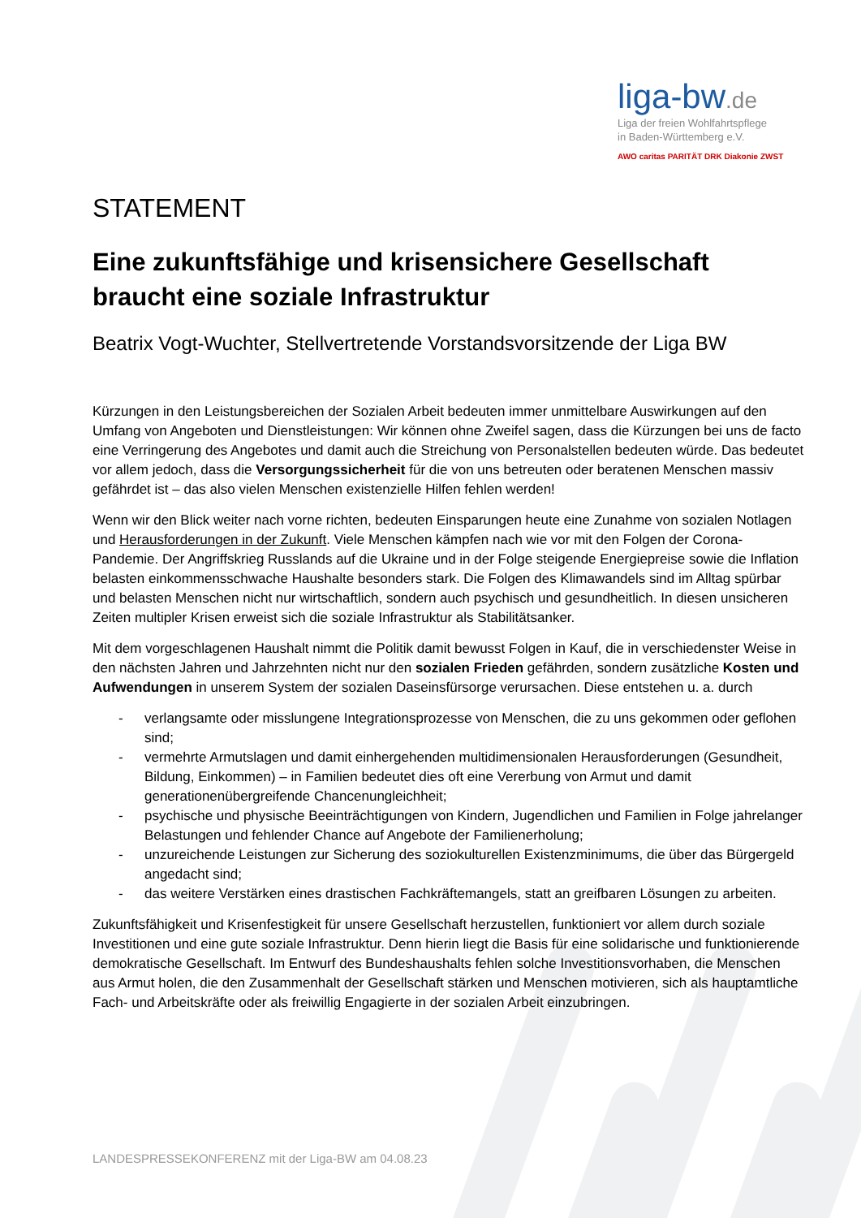liga-bw.de
Liga der freien Wohlfahrtspflege
in Baden-Württemberg e.V.
AWO caritas PARITÄT DRK Diakonie ZWST
STATEMENT
Eine zukunftsfähige und krisensichere Gesellschaft braucht eine soziale Infrastruktur
Beatrix Vogt-Wuchter, Stellvertretende Vorstandsvorsitzende der Liga BW
Kürzungen in den Leistungsbereichen der Sozialen Arbeit bedeuten immer unmittelbare Auswirkungen auf den Umfang von Angeboten und Dienstleistungen: Wir können ohne Zweifel sagen, dass die Kürzungen bei uns de facto eine Verringerung des Angebotes und damit auch die Streichung von Personalstellen bedeuten würde. Das bedeutet vor allem jedoch, dass die Versorgungssicherheit für die von uns betreuten oder beratenen Menschen massiv gefährdet ist – das also vielen Menschen existenzielle Hilfen fehlen werden!
Wenn wir den Blick weiter nach vorne richten, bedeuten Einsparungen heute eine Zunahme von sozialen Notlagen und Herausforderungen in der Zukunft. Viele Menschen kämpfen nach wie vor mit den Folgen der Corona-Pandemie. Der Angriffskrieg Russlands auf die Ukraine und in der Folge steigende Energiepreise sowie die Inflation belasten einkommensschwache Haushalte besonders stark. Die Folgen des Klimawandels sind im Alltag spürbar und belasten Menschen nicht nur wirtschaftlich, sondern auch psychisch und gesundheitlich. In diesen unsicheren Zeiten multipler Krisen erweist sich die soziale Infrastruktur als Stabilitätsanker.
Mit dem vorgeschlagenen Haushalt nimmt die Politik damit bewusst Folgen in Kauf, die in verschiedenster Weise in den nächsten Jahren und Jahrzehnten nicht nur den sozialen Frieden gefährden, sondern zusätzliche Kosten und Aufwendungen in unserem System der sozialen Daseinsfürsorge verursachen. Diese entstehen u. a. durch
- verlangsamte oder misslungene Integrationsprozesse von Menschen, die zu uns gekommen oder geflohen sind;
- vermehrte Armutslagen und damit einhergehenden multidimensionalen Herausforderungen (Gesundheit, Bildung, Einkommen) – in Familien bedeutet dies oft eine Vererbung von Armut und damit generationenübergreifende Chancenungleichheit;
- psychische und physische Beeinträchtigungen von Kindern, Jugendlichen und Familien in Folge jahrelanger Belastungen und fehlender Chance auf Angebote der Familienerholung;
- unzureichende Leistungen zur Sicherung des soziokulturellen Existenzminimums, die über das Bürgergeld angedacht sind;
- das weitere Verstärken eines drastischen Fachkräftemangels, statt an greifbaren Lösungen zu arbeiten.
Zukunftsfähigkeit und Krisenfestigkeit für unsere Gesellschaft herzustellen, funktioniert vor allem durch soziale Investitionen und eine gute soziale Infrastruktur. Denn hierin liegt die Basis für eine solidarische und funktionierende demokratische Gesellschaft. Im Entwurf des Bundeshaushalts fehlen solche Investitionsvorhaben, die Menschen aus Armut holen, die den Zusammenhalt der Gesellschaft stärken und Menschen motivieren, sich als hauptamtliche Fach- und Arbeitskräfte oder als freiwillig Engagierte in der sozialen Arbeit einzubringen.
LANDESPRESSEKONFERENZ mit der Liga-BW am 04.08.23